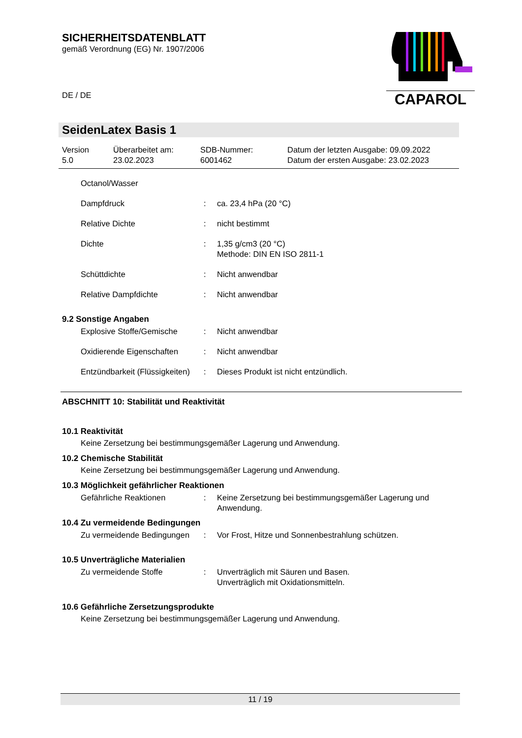SICHERHEITSDATENBLATT
gemäß Verordnung (EG) Nr. 1907/2006
DE / DE
CAPAROL
SeidenLatex Basis 1
| Version 5.0 | Überarbeitet am: 23.02.2023 | SDB-Nummer: 6001462 | Datum der letzten Ausgabe: 09.09.2022 Datum der ersten Ausgabe: 23.02.2023 |
| Octanol/Wasser | | |
| Dampfdruck | : | ca. 23,4 hPa (20 °C) |
| Relative Dichte | : | nicht bestimmt |
| Dichte | : | 1,35 g/cm3 (20 °C) Methode: DIN EN ISO 2811-1 |
| Schüttdichte | : | Nicht anwendbar |
| Relative Dampfdichte | : | Nicht anwendbar |
9.2 Sonstige Angaben
| Explosive Stoffe/Gemische | : | Nicht anwendbar |
| Oxidierende Eigenschaften | : | Nicht anwendbar |
| Entzündbarkeit (Flüssigkeiten) | : | Dieses Produkt ist nicht entzündlich. |
ABSCHNITT 10: Stabilität und Reaktivität
10.1 Reaktivität
Keine Zersetzung bei bestimmungsgemäßer Lagerung und Anwendung.
10.2 Chemische Stabilität
Keine Zersetzung bei bestimmungsgemäßer Lagerung und Anwendung.
10.3 Möglichkeit gefährlicher Reaktionen
| Gefährliche Reaktionen | : | Keine Zersetzung bei bestimmungsgemäßer Lagerung und Anwendung. |
10.4 Zu vermeidende Bedingungen
| Zu vermeidende Bedingungen | : | Vor Frost, Hitze und Sonnenbestrahlung schützen. |
10.5 Unverträgliche Materialien
| Zu vermeidende Stoffe | : | Unverträglich mit Säuren und Basen. Unverträglich mit Oxidationsmitteln. |
10.6 Gefährliche Zersetzungsprodukte
Keine Zersetzung bei bestimmungsgemäßer Lagerung und Anwendung.
11 / 19